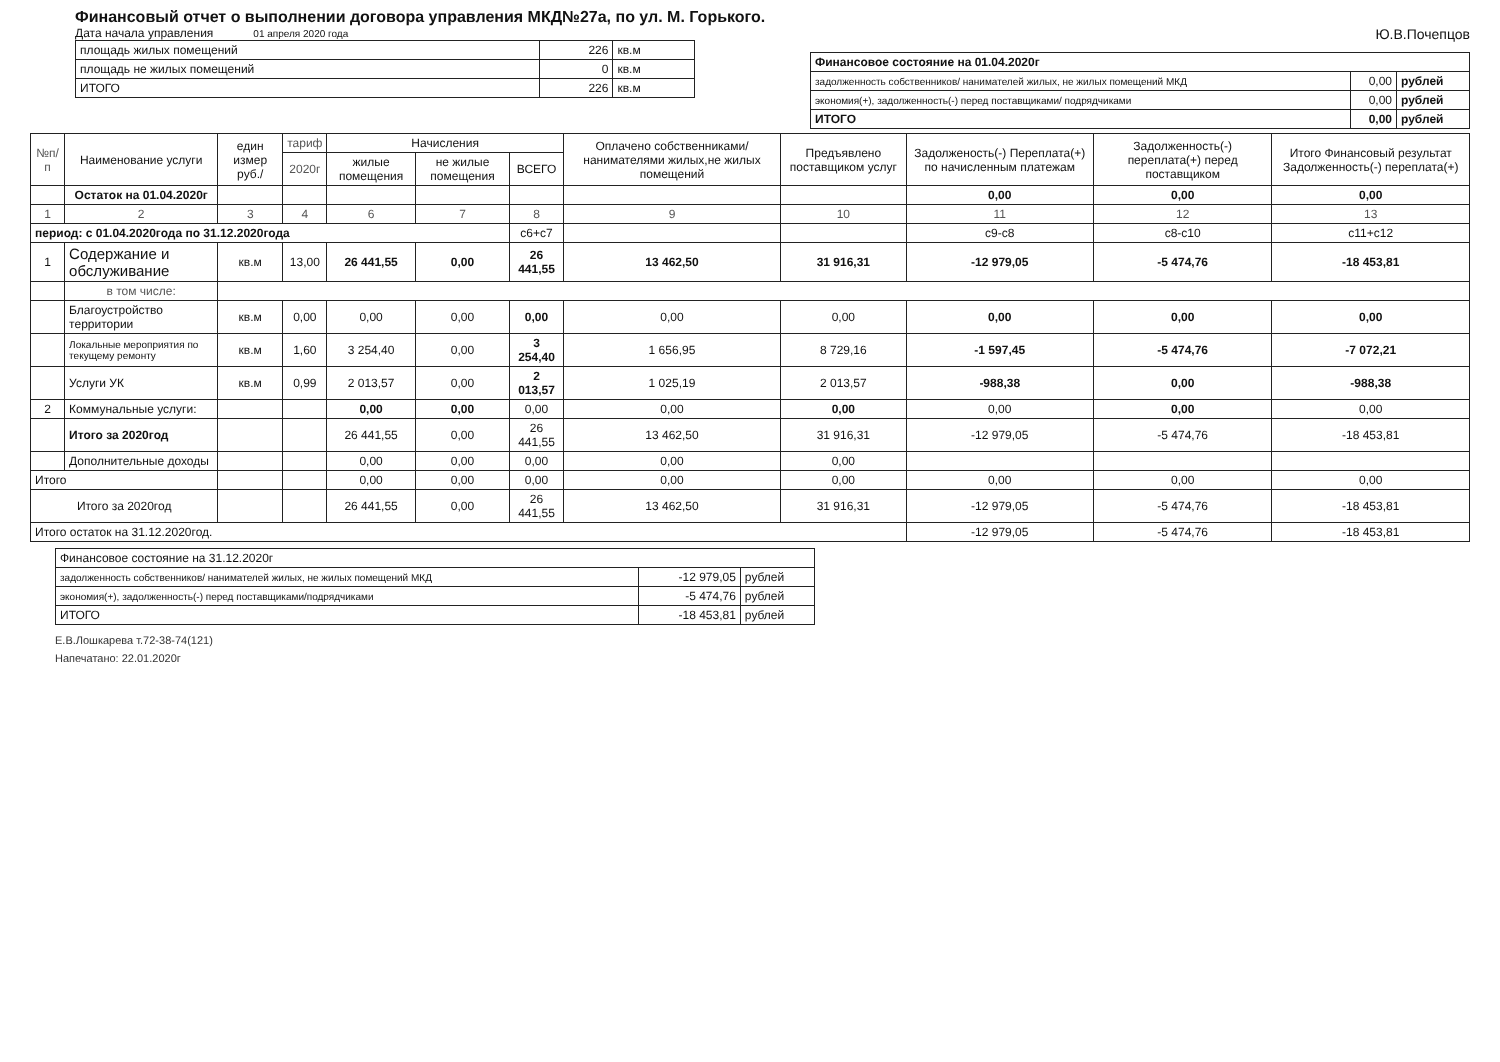Финансовый отчет о выполнении договора управления МКД№27а, по ул. М. Горького.
Дата начала управления 01 апреля 2020 года
| площадь жилых помещений | 226 | кв.м |
| площадь не жилых помещений | 0 | кв.м |
| ИТОГО | 226 | кв.м |
Ю.В.Почепцов
| Финансовое состояние на 01.04.2020г | | |
| задолженность собственников/ нанимателей жилых, не жилых помещений МКД | 0,00 | рублей |
| экономия(+), задолженность(-) перед поставщиками/ подрядчиками | 0,00 | рублей |
| ИТОГО | 0,00 | рублей |
| №п/п | Наименование услуги | един измер руб./ | тариф | Начисления | | | Оплачено собственниками/ нанимателями жилых,не жилых помещений | Предъявлено поставщиком услуг | Задолженость(-) Переплата(+) по начисленным платежам | Задолженность(-) переплата(+) перед поставщиком | Итого Финансовый результат Задолженность(-) переплата(+) |
| --- | --- | --- | --- | --- | --- | --- | --- | --- | --- | --- | --- |
| | | | 2020г | жилые помещения | не жилые помещения | ВСЕГО | | | | | |
| | Остаток на 01.04.2020г | | | | | | | | 0,00 | 0,00 | 0,00 |
| 1 | 2 | 3 | 4 | 6 | 7 | 8 | 9 | 10 | 11 | 12 | 13 |
| период: с 01.04.2020года по 31.12.2020года | | | | | | с6+с7 | | | с9-с8 | с8-с10 | с11+с12 |
| 1 | Содержание и обслуживание | кв.м | 13,00 | 26 441,55 | 0,00 | 26 441,55 | 13 462,50 | 31 916,31 | -12 979,05 | -5 474,76 | -18 453,81 |
| | в том числе: | | | | | | | | | | |
| | Благоустройство территории | кв.м | 0,00 | 0,00 | 0,00 | 0,00 | 0,00 | 0,00 | 0,00 | 0,00 | 0,00 |
| | Локальные мероприятия по текущему ремонту | кв.м | 1,60 | 3 254,40 | 0,00 | 3 254,40 | 1 656,95 | 8 729,16 | -1 597,45 | -5 474,76 | -7 072,21 |
| | Услуги УК | кв.м | 0,99 | 2 013,57 | 0,00 | 2 013,57 | 1 025,19 | 2 013,57 | -988,38 | 0,00 | -988,38 |
| 2 | Коммунальные услуги: | | | 0,00 | 0,00 | 0,00 | 0,00 | 0,00 | 0,00 | 0,00 | 0,00 |
| | Итого за 2020год | | | 26 441,55 | 0,00 | 26 441,55 | 13 462,50 | 31 916,31 | -12 979,05 | -5 474,76 | -18 453,81 |
| | Дополнительные доходы | | | 0,00 | 0,00 | 0,00 | 0,00 | 0,00 | | | |
| Итого | | | | 0,00 | 0,00 | 0,00 | 0,00 | 0,00 | 0,00 | 0,00 | 0,00 |
| Итого за 2020год | | | | 26 441,55 | 0,00 | 26 441,55 | 13 462,50 | 31 916,31 | -12 979,05 | -5 474,76 | -18 453,81 |
| Итого остаток на 31.12.2020год. | | | | | | | | | -12 979,05 | -5 474,76 | -18 453,81 |
| Финансовое состояние на 31.12.2020г | | |
| задолженность собственников/ нанимателей жилых, не жилых помещений МКД | -12 979,05 | рублей |
| экономия(+), задолженность(-) перед поставщиками/подрядчиками | -5 474,76 | рублей |
| ИТОГО | -18 453,81 | рублей |
Е.В.Лошкарева т.72-38-74(121)
Напечатано: 22.01.2020г